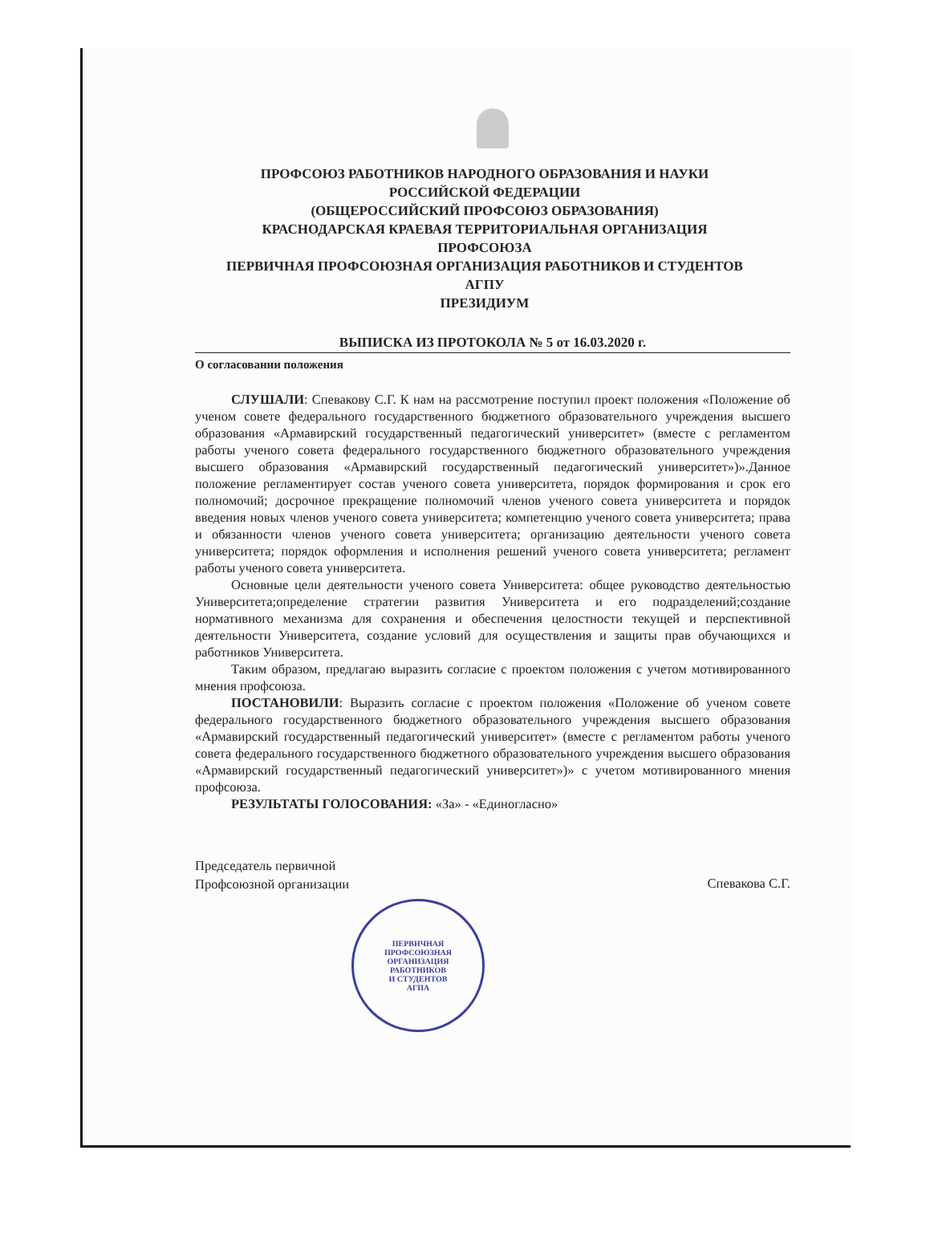ПРОФСОЮЗ РАБОТНИКОВ НАРОДНОГО ОБРАЗОВАНИЯ И НАУКИ
РОССИЙСКОЙ ФЕДЕРАЦИИ
(ОБЩЕРОССИЙСКИЙ ПРОФСОЮЗ ОБРАЗОВАНИЯ)
КРАСНОДАРСКАЯ КРАЕВАЯ ТЕРРИТОРИАЛЬНАЯ ОРГАНИЗАЦИЯ
ПРОФСОЮЗА
ПЕРВИЧНАЯ ПРОФСОЮЗНАЯ ОРГАНИЗАЦИЯ РАБОТНИКОВ И СТУДЕНТОВ
АГПУ
ПРЕЗИДИУМ
ВЫПИСКА ИЗ ПРОТОКОЛА № 5 от 16.03.2020 г.
О согласовании положения
СЛУШАЛИ: Спевакову С.Г. К нам на рассмотрение поступил проект положения «Положение об ученом совете федерального государственного бюджетного образовательного учреждения высшего образования «Армавирский государственный педагогический университет» (вместе с регламентом работы ученого совета федерального государственного бюджетного образовательного учреждения высшего образования «Армавирский государственный педагогический университет»)».Данное положение регламентирует состав ученого совета университета, порядок формирования и срок его полномочий; досрочное прекращение полномочий членов ученого совета университета и порядок введения новых членов ученого совета университета; компетенцию ученого совета университета; права и обязанности членов ученого совета университета; организацию деятельности ученого совета университета; порядок оформления и исполнения решений ученого совета университета; регламент работы ученого совета университета.
Основные цели деятельности ученого совета Университета: общее руководство деятельностью Университета;определение стратегии развития Университета и его подразделений;создание нормативного механизма для сохранения и обеспечения целостности текущей и перспективной деятельности Университета, создание условий для осуществления и защиты прав обучающихся и работников Университета.
Таким образом, предлагаю выразить согласие с проектом положения с учетом мотивированного мнения профсоюза.
ПОСТАНОВИЛИ: Выразить согласие с проектом положения «Положение об ученом совете федерального государственного бюджетного образовательного учреждения высшего образования «Армавирский государственный педагогический университет» (вместе с регламентом работы ученого совета федерального государственного бюджетного образовательного учреждения высшего образования «Армавирский государственный педагогический университет»)» с учетом мотивированного мнения профсоюза.
РЕЗУЛЬТАТЫ ГОЛОСОВАНИЯ: «За» - «Единогласно»
Председатель первичной
Профсоюзной организации
Спевакова С.Г.
ПЕРВИЧНАЯ
ПРОФСОЮЗНАЯ
ОРГАНИЗАЦИЯ
РАБОТНИКОВ
И СТУДЕНТОВ
АГПА